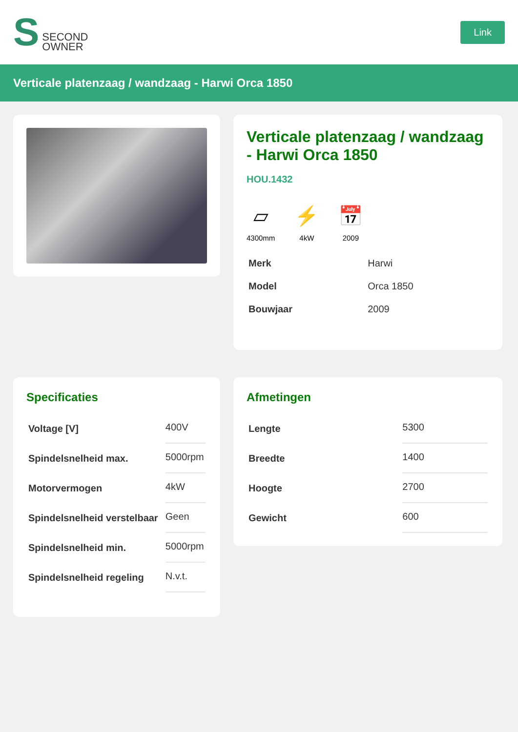S SECOND
OWNER
Link
Verticale platenzaag / wandzaag - Harwi Orca 1850
Verticale platenzaag / wandzaag - Harwi Orca 1850
HOU.1432
▱
4300mm
⚡
4kW
📅
2009
| Merk | Harwi |
| Model | Orca 1850 |
| Bouwjaar | 2009 |
Specificaties
| Voltage [V] | 400V |
| Spindelsnelheid max. | 5000rpm |
| Motorvermogen | 4kW |
| Spindelsnelheid verstelbaar | Geen |
| Spindelsnelheid min. | 5000rpm |
| Spindelsnelheid regeling | N.v.t. |
Afmetingen
| Lengte | 5300 |
| Breedte | 1400 |
| Hoogte | 2700 |
| Gewicht | 600 |